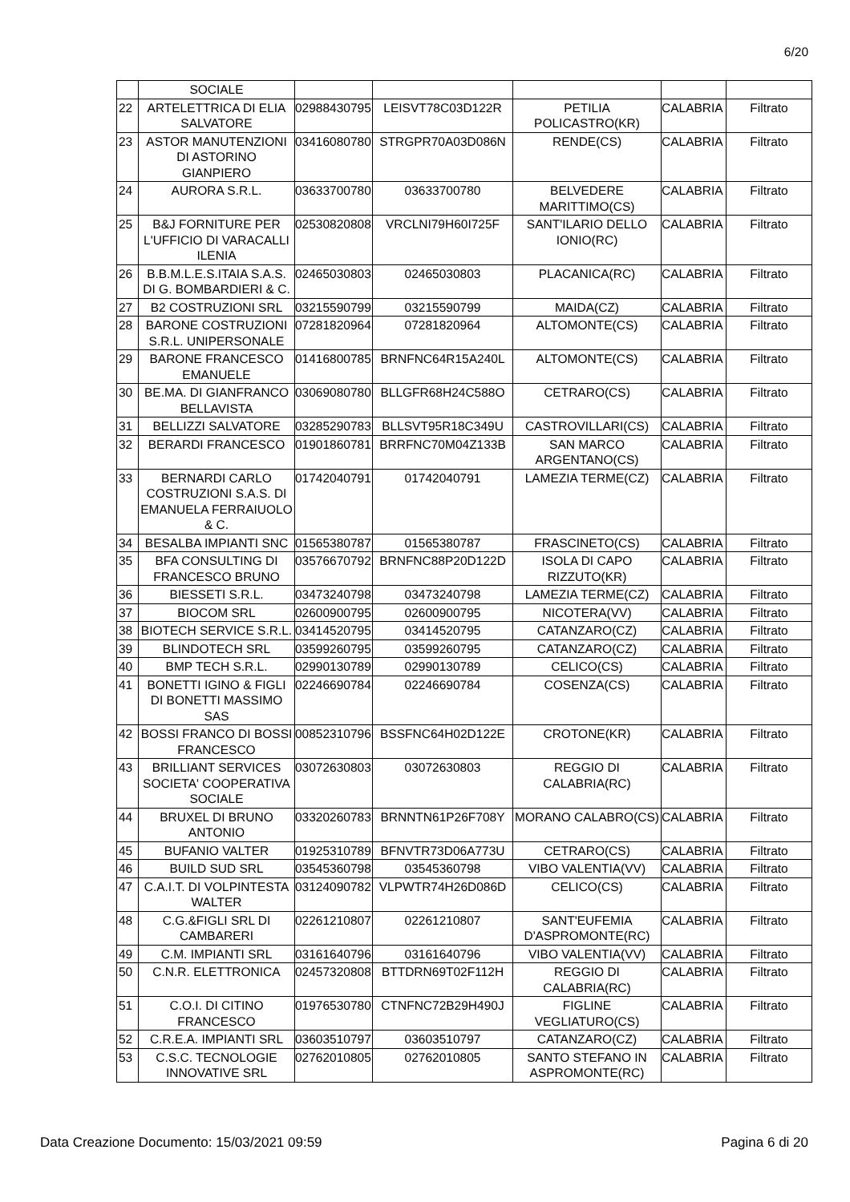6/20
| | SOCIALE | | | | | |
| 22 | ARTELETTRICA DI ELIA SALVATORE | 02988430795 | LEISVT78C03D122R | PETILIA POLICASTRO(KR) | CALABRIA | Filtrato |
| 23 | ASTOR MANUTENZIONI DI ASTORINO GIANPIERO | 03416080780 | STRGPR70A03D086N | RENDE(CS) | CALABRIA | Filtrato |
| 24 | AURORA S.R.L. | 03633700780 | 03633700780 | BELVEDERE MARITTIMO(CS) | CALABRIA | Filtrato |
| 25 | B&J FORNITURE PER L'UFFICIO DI VARACALLI ILENIA | 02530820808 | VRCLNI79H60I725F | SANT'ILARIO DELLO IONIO(RC) | CALABRIA | Filtrato |
| 26 | B.B.M.L.E.S.ITAIA S.A.S. DI G. BOMBARDIERI & C. | 02465030803 | 02465030803 | PLACANICA(RC) | CALABRIA | Filtrato |
| 27 | B2 COSTRUZIONI SRL | 03215590799 | 03215590799 | MAIDA(CZ) | CALABRIA | Filtrato |
| 28 | BARONE COSTRUZIONI S.R.L. UNIPERSONALE | 07281820964 | 07281820964 | ALTOMONTE(CS) | CALABRIA | Filtrato |
| 29 | BARONE FRANCESCO EMANUELE | 01416800785 | BRNFNC64R15A240L | ALTOMONTE(CS) | CALABRIA | Filtrato |
| 30 | BE.MA. DI GIANFRANCO BELLAVISTA | 03069080780 | BLLGFR68H24C588O | CETRARO(CS) | CALABRIA | Filtrato |
| 31 | BELLIZZI SALVATORE | 03285290783 | BLLSVT95R18C349U | CASTROVILLARI(CS) | CALABRIA | Filtrato |
| 32 | BERARDI FRANCESCO | 01901860781 | BRRFNC70M04Z133B | SAN MARCO ARGENTANO(CS) | CALABRIA | Filtrato |
| 33 | BERNARDI CARLO COSTRUZIONI S.A.S. DI EMANUELA FERRAIUOLO & C. | 01742040791 | 01742040791 | LAMEZIA TERME(CZ) | CALABRIA | Filtrato |
| 34 | BESALBA IMPIANTI SNC | 01565380787 | 01565380787 | FRASCINETO(CS) | CALABRIA | Filtrato |
| 35 | BFA CONSULTING DI FRANCESCO BRUNO | 03576670792 | BRNFNC88P20D122D | ISOLA DI CAPO RIZZUTO(KR) | CALABRIA | Filtrato |
| 36 | BIESSETI S.R.L. | 03473240798 | 03473240798 | LAMEZIA TERME(CZ) | CALABRIA | Filtrato |
| 37 | BIOCOM SRL | 02600900795 | 02600900795 | NICOTERA(VV) | CALABRIA | Filtrato |
| 38 | BIOTECH SERVICE S.R.L. | 03414520795 | 03414520795 | CATANZARO(CZ) | CALABRIA | Filtrato |
| 39 | BLINDOTECH SRL | 03599260795 | 03599260795 | CATANZARO(CZ) | CALABRIA | Filtrato |
| 40 | BMP TECH S.R.L. | 02990130789 | 02990130789 | CELICO(CS) | CALABRIA | Filtrato |
| 41 | BONETTI IGINO & FIGLI DI BONETTI MASSIMO SAS | 02246690784 | 02246690784 | COSENZA(CS) | CALABRIA | Filtrato |
| 42 | BOSSI FRANCO DI BOSSI FRANCESCO | 00852310796 | BSSFNC64H02D122E | CROTONE(KR) | CALABRIA | Filtrato |
| 43 | BRILLIANT SERVICES SOCIETA' COOPERATIVA SOCIALE | 03072630803 | 03072630803 | REGGIO DI CALABRIA(RC) | CALABRIA | Filtrato |
| 44 | BRUXEL DI BRUNO ANTONIO | 03320260783 | BRNNTN61P26F708Y | MORANO CALABRO(CS) | CALABRIA | Filtrato |
| 45 | BUFANIO VALTER | 01925310789 | BFNVTR73D06A773U | CETRARO(CS) | CALABRIA | Filtrato |
| 46 | BUILD SUD SRL | 03545360798 | 03545360798 | VIBO VALENTIA(VV) | CALABRIA | Filtrato |
| 47 | C.A.I.T. DI VOLPINTESTA WALTER | 03124090782 | VLPWTR74H26D086D | CELICO(CS) | CALABRIA | Filtrato |
| 48 | C.G.&FIGLI SRL DI CAMBARERI | 02261210807 | 02261210807 | SANT'EUFEMIA D'ASPROMONTE(RC) | CALABRIA | Filtrato |
| 49 | C.M. IMPIANTI SRL | 03161640796 | 03161640796 | VIBO VALENTIA(VV) | CALABRIA | Filtrato |
| 50 | C.N.R. ELETTRONICA | 02457320808 | BTTDRN69T02F112H | REGGIO DI CALABRIA(RC) | CALABRIA | Filtrato |
| 51 | C.O.I. DI CITINO FRANCESCO | 01976530780 | CTNFNC72B29H490J | FIGLINE VEGLIATURO(CS) | CALABRIA | Filtrato |
| 52 | C.R.E.A. IMPIANTI SRL | 03603510797 | 03603510797 | CATANZARO(CZ) | CALABRIA | Filtrato |
| 53 | C.S.C. TECNOLOGIE INNOVATIVE SRL | 02762010805 | 02762010805 | SANTO STEFANO IN ASPROMONTE(RC) | CALABRIA | Filtrato |
Data Creazione Documento: 15/03/2021 09:59 Pagina 6 di 20